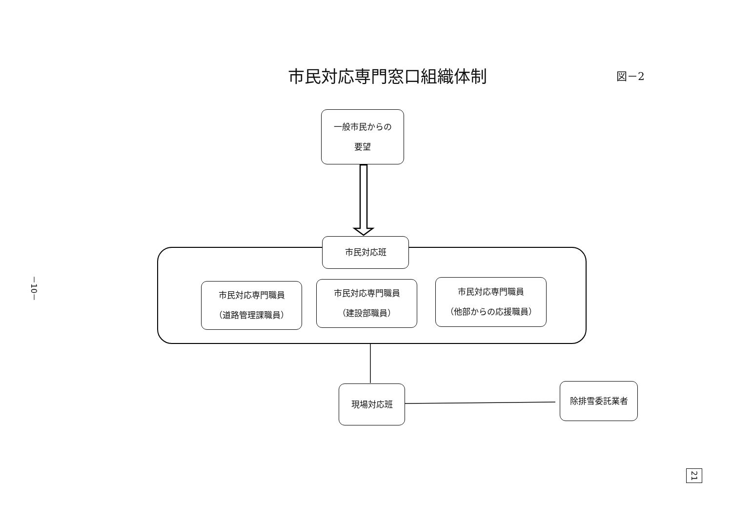市民対応専門窓口組織体制
図－2
一般市民からの
要望
市民対応班
市民対応専門職員
（道路管理課職員）
市民対応専門職員
（建設部職員）
市民対応専門職員
（他部からの応援職員）
現場対応班 除排雪委託業者
－10－
21